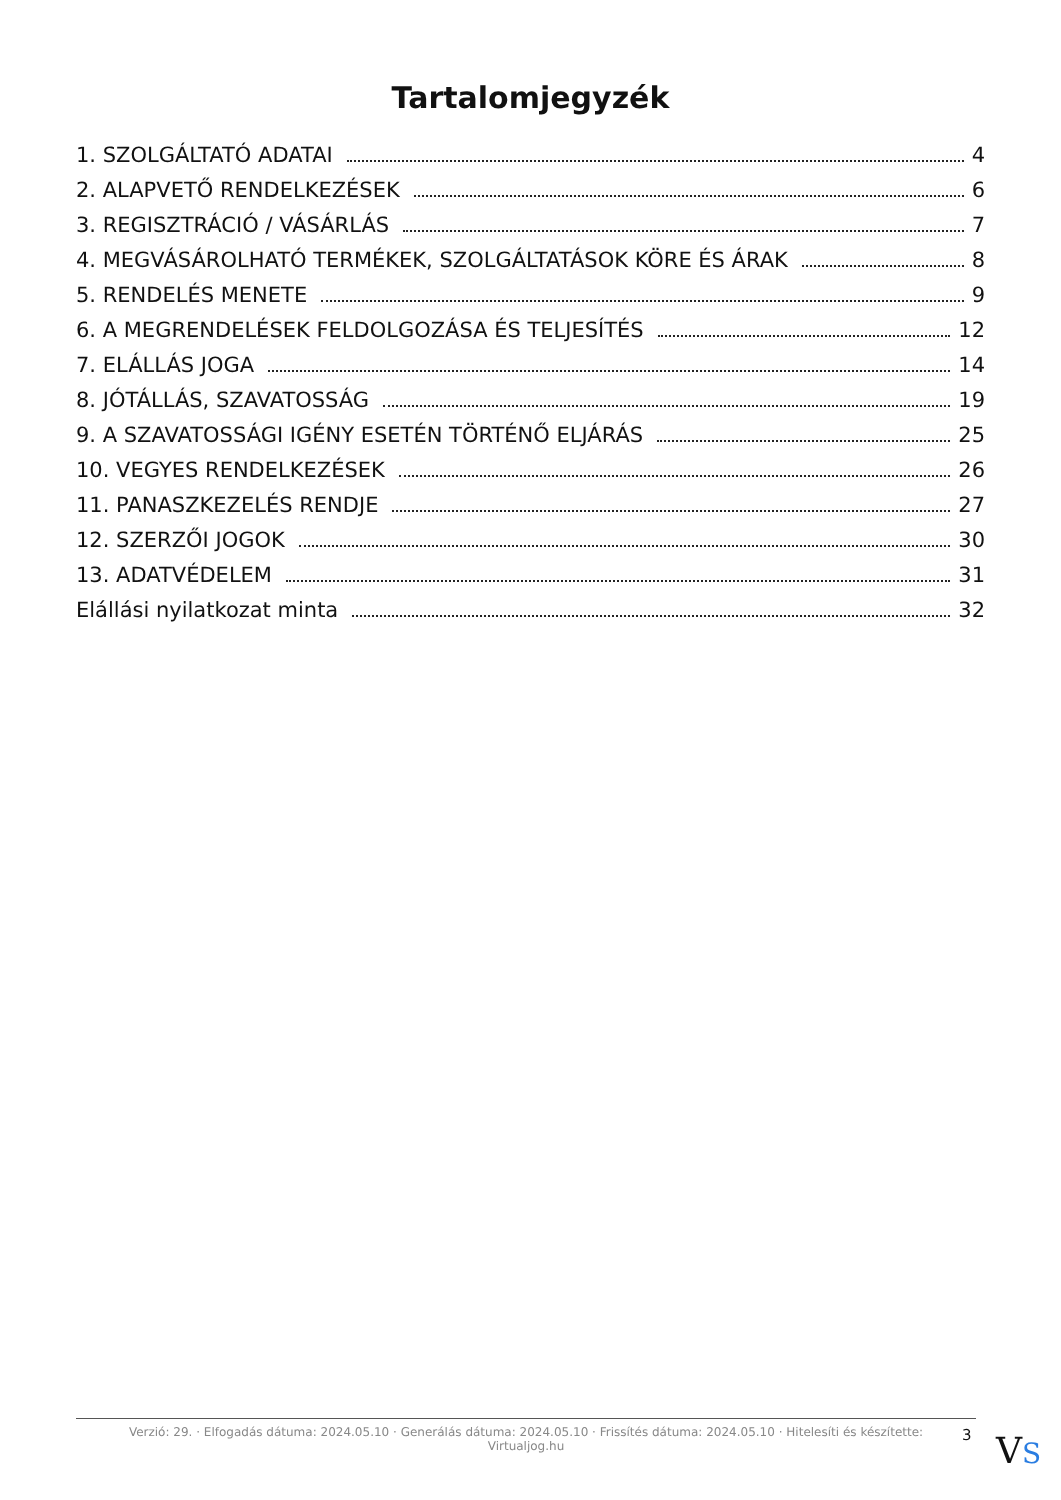Tartalomjegyzék
1. SZOLGÁLTATÓ ADATAI 4
2. ALAPVETŐ RENDELKEZÉSEK 6
3. REGISZTRÁCIÓ / VÁSÁRLÁS 7
4. MEGVÁSÁROLHATÓ TERMÉKEK, SZOLGÁLTATÁSOK KÖRE ÉS ÁRAK 8
5. RENDELÉS MENETE 9
6. A MEGRENDELÉSEK FELDOLGOZÁSA ÉS TELJESÍTÉS 12
7. ELÁLLÁS JOGA 14
8. JÓTÁLLÁS, SZAVATOSSÁG 19
9. A SZAVATOSSÁGI IGÉNY ESETÉN TÖRTÉNŐ ELJÁRÁS 25
10. VEGYES RENDELKEZÉSEK 26
11. PANASZKEZELÉS RENDJE 27
12. SZERZŐI JOGOK 30
13. ADATVÉDELEM 31
Elállási nyilatkozat minta 32
Verzió: 29. · Elfogadás dátuma: 2024.05.10 · Generálás dátuma: 2024.05.10 · Frissítés dátuma: 2024.05.10 · Hitelesíti és készítette:
Virtualjog.hu
3 VS